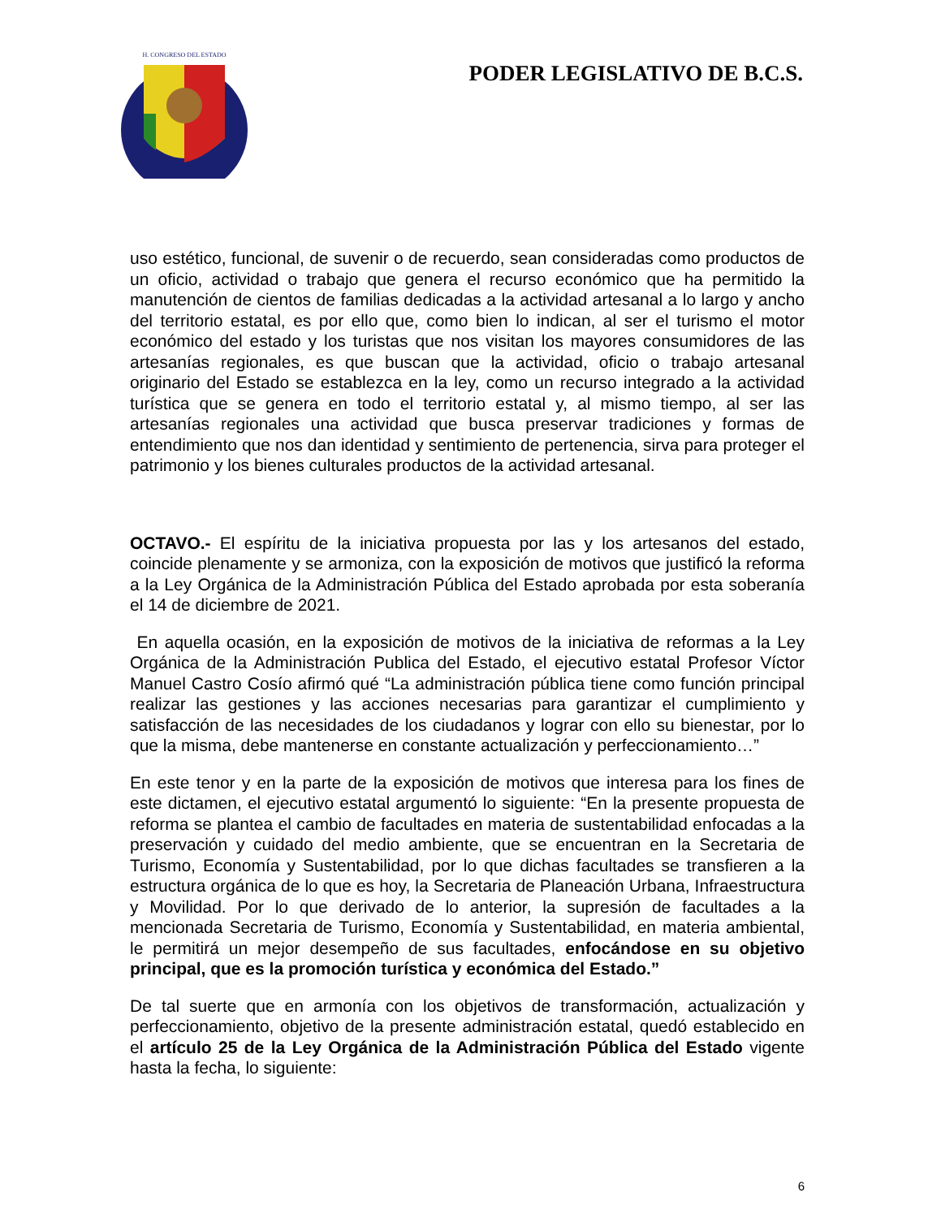H. CONGRESO DEL ESTADO
PODER LEGISLATIVO DE B.C.S.
uso estético, funcional, de suvenir o de recuerdo, sean consideradas como productos de un oficio, actividad o trabajo que genera el recurso económico que ha permitido la manutención de cientos de familias dedicadas a la actividad artesanal a lo largo y ancho del territorio estatal, es por ello que, como bien lo indican, al ser el turismo el motor económico del estado y los turistas que nos visitan los mayores consumidores de las artesanías regionales, es que buscan que la actividad, oficio o trabajo artesanal originario del Estado se establezca en la ley, como un recurso integrado a la actividad turística que se genera en todo el territorio estatal y, al mismo tiempo, al ser las artesanías regionales una actividad que busca preservar tradiciones y formas de entendimiento que nos dan identidad y sentimiento de pertenencia, sirva para proteger el patrimonio y los bienes culturales productos de la actividad artesanal.
OCTAVO.- El espíritu de la iniciativa propuesta por las y los artesanos del estado, coincide plenamente y se armoniza, con la exposición de motivos que justificó la reforma a la Ley Orgánica de la Administración Pública del Estado aprobada por esta soberanía el 14 de diciembre de 2021.
En aquella ocasión, en la exposición de motivos de la iniciativa de reformas a la Ley Orgánica de la Administración Publica del Estado, el ejecutivo estatal Profesor Víctor Manuel Castro Cosío afirmó qué “La administración pública tiene como función principal realizar las gestiones y las acciones necesarias para garantizar el cumplimiento y satisfacción de las necesidades de los ciudadanos y lograr con ello su bienestar, por lo que la misma, debe mantenerse en constante actualización y perfeccionamiento…”
En este tenor y en la parte de la exposición de motivos que interesa para los fines de este dictamen, el ejecutivo estatal argumentó lo siguiente: “En la presente propuesta de reforma se plantea el cambio de facultades en materia de sustentabilidad enfocadas a la preservación y cuidado del medio ambiente, que se encuentran en la Secretaria de Turismo, Economía y Sustentabilidad, por lo que dichas facultades se transfieren a la estructura orgánica de lo que es hoy, la Secretaria de Planeación Urbana, Infraestructura y Movilidad. Por lo que derivado de lo anterior, la supresión de facultades a la mencionada Secretaria de Turismo, Economía y Sustentabilidad, en materia ambiental, le permitirá un mejor desempeño de sus facultades, enfocándose en su objetivo principal, que es la promoción turística y económica del Estado.”
De tal suerte que en armonía con los objetivos de transformación, actualización y perfeccionamiento, objetivo de la presente administración estatal, quedó establecido en el artículo 25 de la Ley Orgánica de la Administración Pública del Estado vigente hasta la fecha, lo siguiente:
6